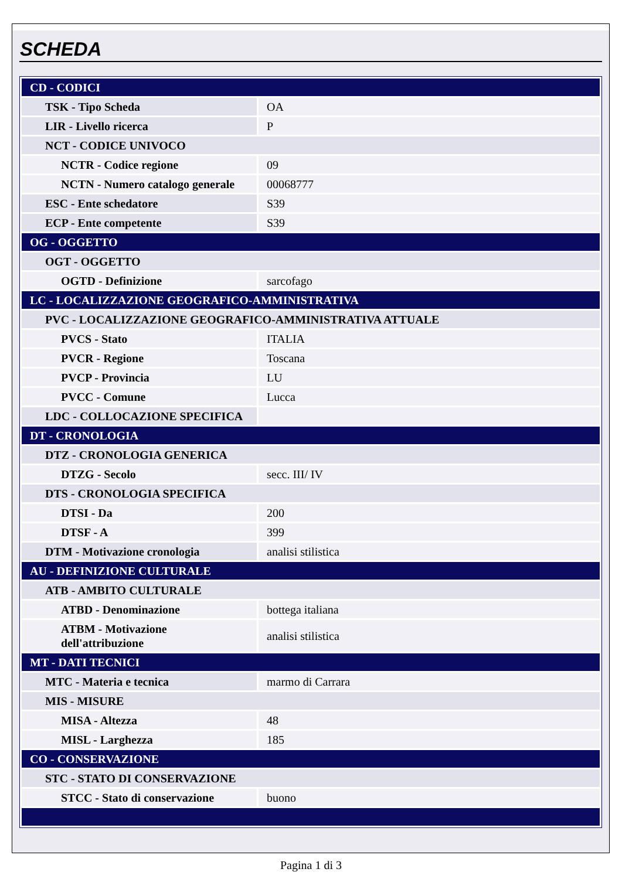SCHEDA
| CD - CODICI | |
| TSK - Tipo Scheda | OA |
| LIR - Livello ricerca | P |
| NCT - CODICE UNIVOCO | |
| NCTR - Codice regione | 09 |
| NCTN - Numero catalogo generale | 00068777 |
| ESC - Ente schedatore | S39 |
| ECP - Ente competente | S39 |
| OG - OGGETTO | |
| OGT - OGGETTO | |
| OGTD - Definizione | sarcofago |
| LC - LOCALIZZAZIONE GEOGRAFICO-AMMINISTRATIVA | |
| PVC - LOCALIZZAZIONE GEOGRAFICO-AMMINISTRATIVA ATTUALE | |
| PVCS - Stato | ITALIA |
| PVCR - Regione | Toscana |
| PVCP - Provincia | LU |
| PVCC - Comune | Lucca |
| LDC - COLLOCAZIONE SPECIFICA | |
| DT - CRONOLOGIA | |
| DTZ - CRONOLOGIA GENERICA | |
| DTZG - Secolo | secc. III/ IV |
| DTS - CRONOLOGIA SPECIFICA | |
| DTSI - Da | 200 |
| DTSF - A | 399 |
| DTM - Motivazione cronologia | analisi stilistica |
| AU - DEFINIZIONE CULTURALE | |
| ATB - AMBITO CULTURALE | |
| ATBD - Denominazione | bottega italiana |
| ATBM - Motivazione dell'attribuzione | analisi stilistica |
| MT - DATI TECNICI | |
| MTC - Materia e tecnica | marmo di Carrara |
| MIS - MISURE | |
| MISA - Altezza | 48 |
| MISL - Larghezza | 185 |
| CO - CONSERVAZIONE | |
| STC - STATO DI CONSERVAZIONE | |
| STCC - Stato di conservazione | buono |
Pagina 1 di 3